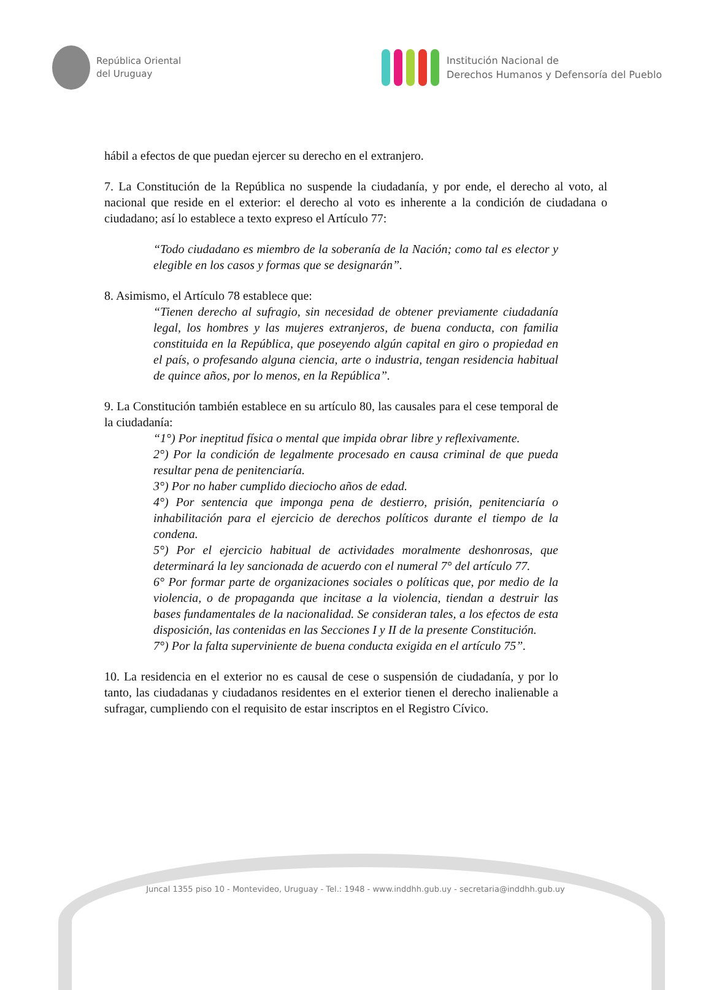República Oriental
del Uruguay
Institución Nacional de
Derechos Humanos y Defensoría del Pueblo
hábil a efectos de que puedan ejercer su derecho en el extranjero.
7. La Constitución de la República no suspende la ciudadanía, y por ende, el derecho al voto, al nacional que reside en el exterior: el derecho al voto es inherente a la condición de ciudadana o ciudadano; así lo establece a texto expreso el Artículo 77:
“Todo ciudadano es miembro de la soberanía de la Nación; como tal es elector y elegible en los casos y formas que se designarán”.
8. Asimismo, el Artículo 78 establece que:
“Tienen derecho al sufragio, sin necesidad de obtener previamente ciudadanía legal, los hombres y las mujeres extranjeros, de buena conducta, con familia constituida en la República, que poseyendo algún capital en giro o propiedad en el país, o profesando alguna ciencia, arte o industria, tengan residencia habitual de quince años, por lo menos, en la República”.
9. La Constitución también establece en su artículo 80, las causales para el cese temporal de la ciudadanía:
“1°) Por ineptitud física o mental que impida obrar libre y reflexivamente.
2°) Por la condición de legalmente procesado en causa criminal de que pueda resultar pena de penitenciaría.
3°) Por no haber cumplido dieciocho años de edad.
4°) Por sentencia que imponga pena de destierro, prisión, penitenciaría o inhabilitación para el ejercicio de derechos políticos durante el tiempo de la condena.
5°) Por el ejercicio habitual de actividades moralmente deshonrosas, que determinará la ley sancionada de acuerdo con el numeral 7° del artículo 77.
6° Por formar parte de organizaciones sociales o políticas que, por medio de la violencia, o de propaganda que incitase a la violencia, tiendan a destruir las bases fundamentales de la nacionalidad. Se consideran tales, a los efectos de esta disposición, las contenidas en las Secciones I y II de la presente Constitución.
7°) Por la falta superviniente de buena conducta exigida en el artículo 75”.
10. La residencia en el exterior no es causal de cese o suspensión de ciudadanía, y por lo tanto, las ciudadanas y ciudadanos residentes en el exterior tienen el derecho inalienable a sufragar, cumpliendo con el requisito de estar inscriptos en el Registro Cívico.
Juncal 1355 piso 10 - Montevideo, Uruguay - Tel.: 1948 - www.inddhh.gub.uy - secretaria@inddhh.gub.uy